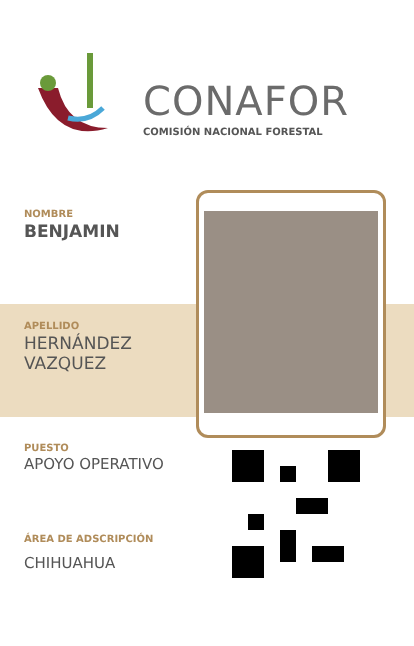CONAFOR
COMISIÓN NACIONAL FORESTAL
NOMBRE
BENJAMIN
APELLIDO
HERNÁNDEZ
VAZQUEZ
PUESTO
APOYO OPERATIVO
ÁREA DE ADSCRIPCIÓN
CHIHUAHUA